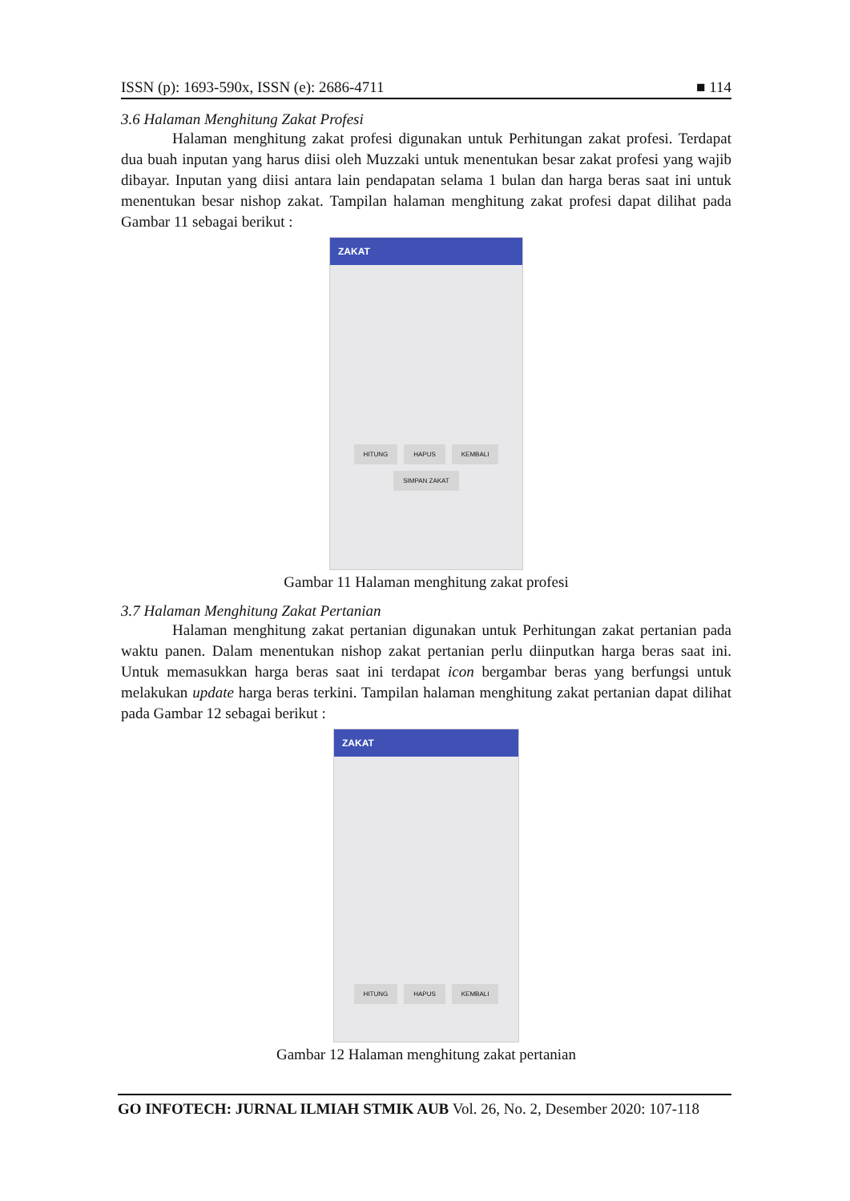ISSN (p): 1693-590x, ISSN (e): 2686-4711 ■ 114
3.6 Halaman Menghitung Zakat Profesi
Halaman menghitung zakat profesi digunakan untuk Perhitungan zakat profesi. Terdapat dua buah inputan yang harus diisi oleh Muzzaki untuk menentukan besar zakat profesi yang wajib dibayar. Inputan yang diisi antara lain pendapatan selama 1 bulan dan harga beras saat ini untuk menentukan besar nishop zakat. Tampilan halaman menghitung zakat profesi dapat dilihat pada Gambar 11 sebagai berikut :
ZAKAT
HITUNG HAPUS KEMBALI
SIMPAN ZAKAT
Gambar 11 Halaman menghitung zakat profesi
3.7 Halaman Menghitung Zakat Pertanian
Halaman menghitung zakat pertanian digunakan untuk Perhitungan zakat pertanian pada waktu panen. Dalam menentukan nishop zakat pertanian perlu diinputkan harga beras saat ini. Untuk memasukkan harga beras saat ini terdapat icon bergambar beras yang berfungsi untuk melakukan update harga beras terkini. Tampilan halaman menghitung zakat pertanian dapat dilihat pada Gambar 12 sebagai berikut :
ZAKAT
HITUNG HAPUS KEMBALI
Gambar 12 Halaman menghitung zakat pertanian
GO INFOTECH: JURNAL ILMIAH STMIK AUB Vol. 26, No. 2, Desember 2020: 107-118